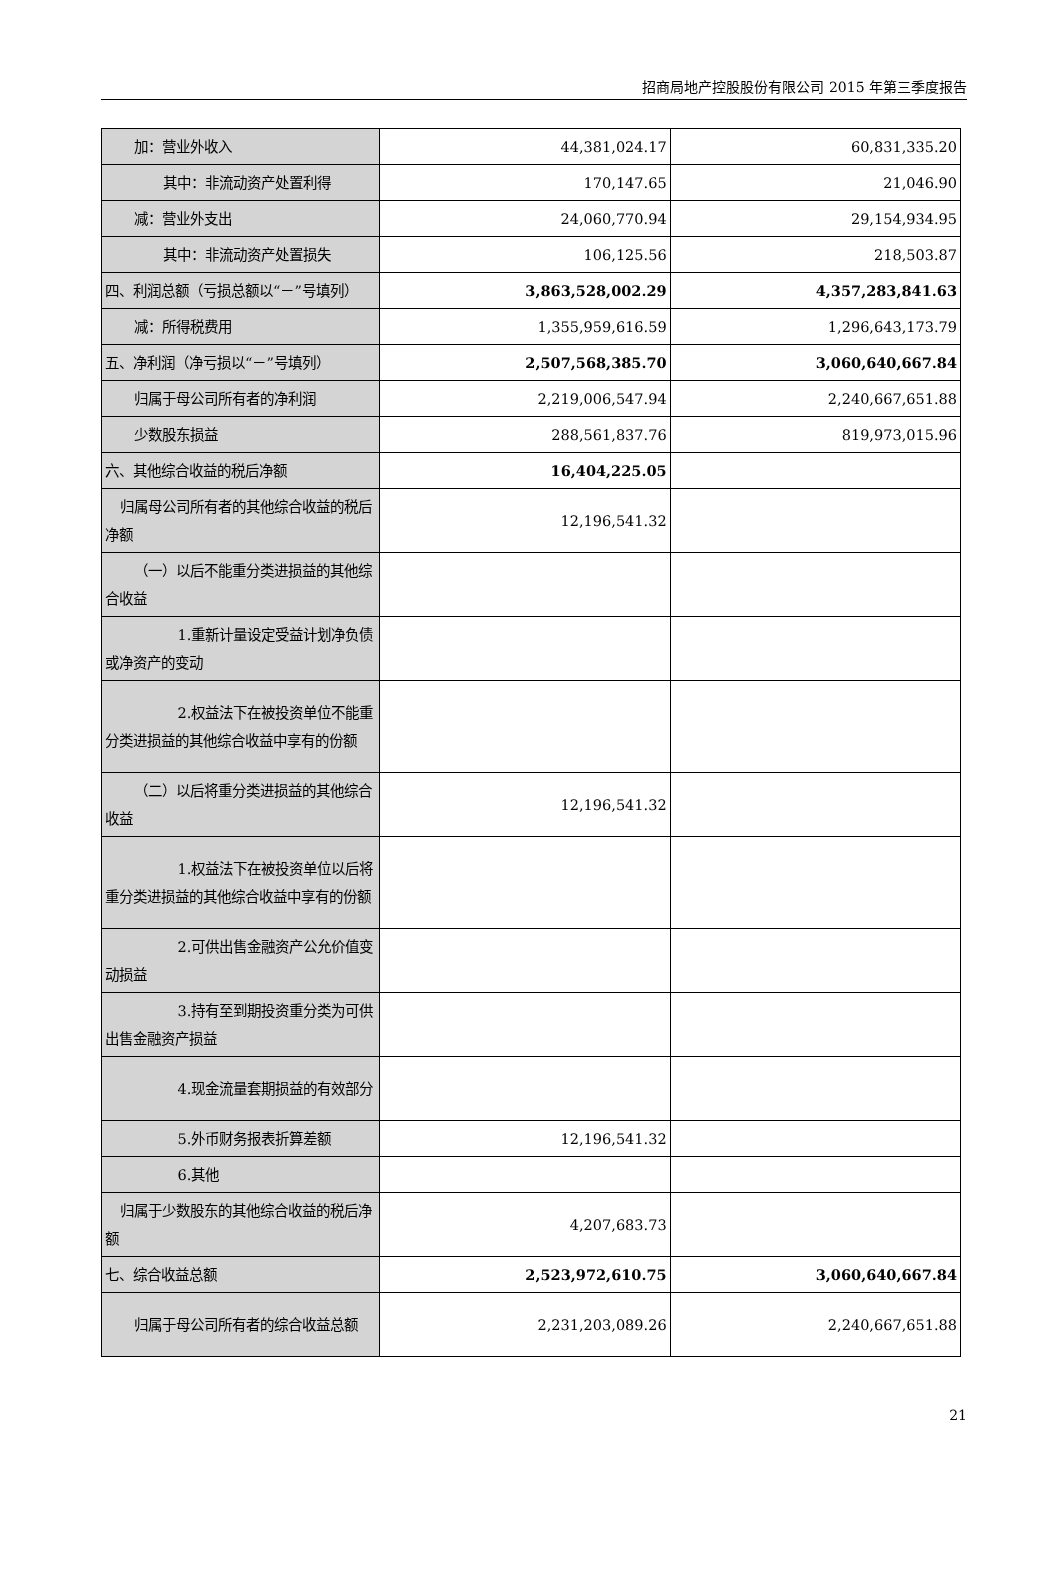招商局地产控股股份有限公司 2015 年第三季度报告
| 加：营业外收入 | 44,381,024.17 | 60,831,335.20 |
| 其中：非流动资产处置利得 | 170,147.65 | 21,046.90 |
| 减：营业外支出 | 24,060,770.94 | 29,154,934.95 |
| 其中：非流动资产处置损失 | 106,125.56 | 218,503.87 |
| 四、利润总额（亏损总额以“－”号填列） | 3,863,528,002.29 | 4,357,283,841.63 |
| 减：所得税费用 | 1,355,959,616.59 | 1,296,643,173.79 |
| 五、净利润（净亏损以“－”号填列） | 2,507,568,385.70 | 3,060,640,667.84 |
| 归属于母公司所有者的净利润 | 2,219,006,547.94 | 2,240,667,651.88 |
| 少数股东损益 | 288,561,837.76 | 819,973,015.96 |
| 六、其他综合收益的税后净额 | 16,404,225.05 | |
| 归属母公司所有者的其他综合收益的税后净额 | 12,196,541.32 | |
| （一）以后不能重分类进损益的其他综合收益 | | |
| 1.重新计量设定受益计划净负债或净资产的变动 | | |
| 2.权益法下在被投资单位不能重分类进损益的其他综合收益中享有的份额 | | |
| （二）以后将重分类进损益的其他综合收益 | 12,196,541.32 | |
| 1.权益法下在被投资单位以后将重分类进损益的其他综合收益中享有的份额 | | |
| 2.可供出售金融资产公允价值变动损益 | | |
| 3.持有至到期投资重分类为可供出售金融资产损益 | | |
| 4.现金流量套期损益的有效部分 | | |
| 5.外币财务报表折算差额 | 12,196,541.32 | |
| 6.其他 | | |
| 归属于少数股东的其他综合收益的税后净额 | 4,207,683.73 | |
| 七、综合收益总额 | 2,523,972,610.75 | 3,060,640,667.84 |
| 归属于母公司所有者的综合收益总额 | 2,231,203,089.26 | 2,240,667,651.88 |
21